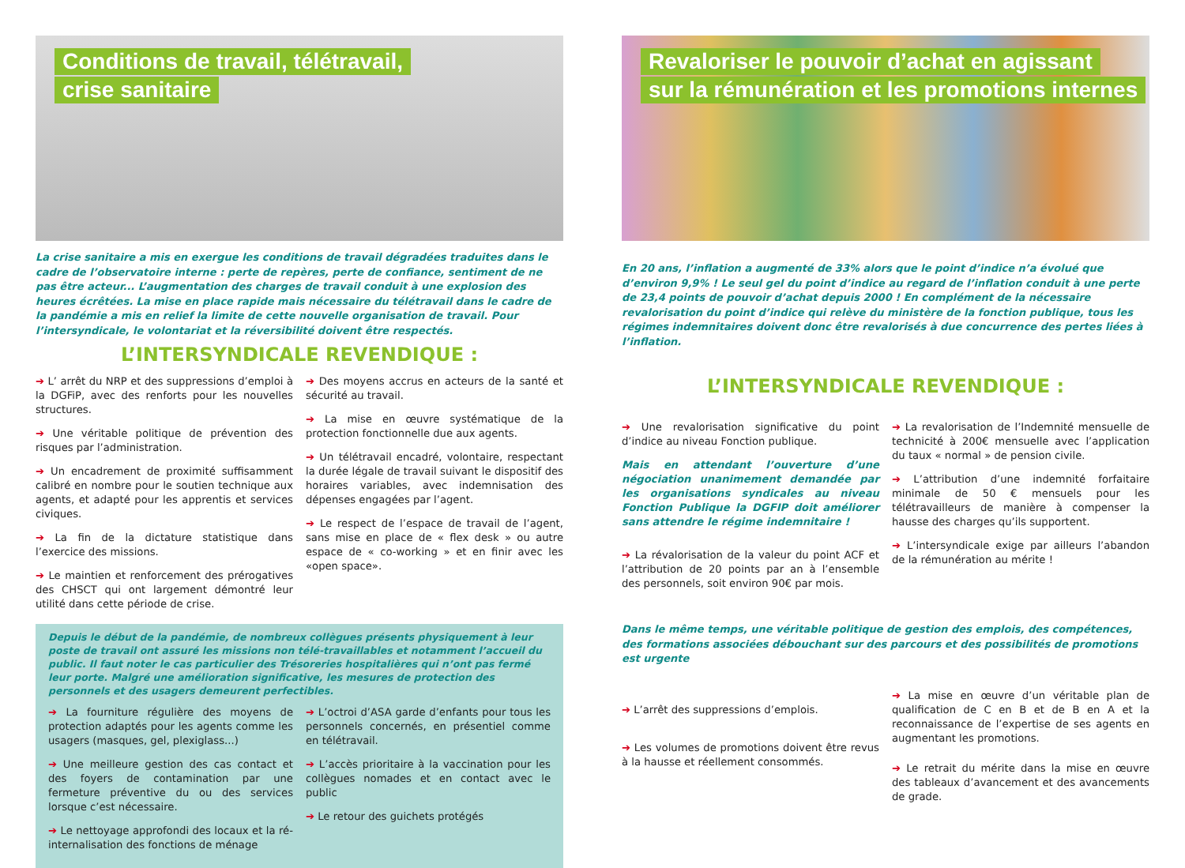Conditions de travail, télétravail,
crise sanitaire
La crise sanitaire a mis en exergue les conditions de travail dégradées traduites dans le cadre de l’observatoire interne : perte de repères, perte de confiance, sentiment de ne pas être acteur... L’augmentation des charges de travail conduit à une explosion des heures écrêtées. La mise en place rapide mais nécessaire du télétravail dans le cadre de la pandémie a mis en relief la limite de cette nouvelle organisation de travail. Pour l’intersyndicale, le volontariat et la réversibilité doivent être respectés.
L’INTERSYNDICALE REVENDIQUE :
➔ L’ arrêt du NRP et des suppressions d’emploi à la DGFiP, avec des renforts pour les nouvelles structures.
➔ Une véritable politique de prévention des risques par l’administration.
➔ Un encadrement de proximité suffisamment calibré en nombre pour le soutien technique aux agents, et adapté pour les apprentis et services civiques.
➔ La fin de la dictature statistique dans l’exercice des missions.
➔ Le maintien et renforcement des prérogatives des CHSCT qui ont largement démontré leur utilité dans cette période de crise.
➔ Des moyens accrus en acteurs de la santé et sécurité au travail.
➔ La mise en œuvre systématique de la protection fonctionnelle due aux agents.
➔ Un télétravail encadré, volontaire, respectant la durée légale de travail suivant le dispositif des horaires variables, avec indemnisation des dépenses engagées par l’agent.
➔ Le respect de l’espace de travail de l’agent, sans mise en place de « flex desk » ou autre espace de « co-working » et en finir avec les «open space».
Depuis le début de la pandémie, de nombreux collègues présents physiquement à leur poste de travail ont assuré les missions non télé-travaillables et notamment l’accueil du public. Il faut noter le cas particulier des Trésoreries hospitalières qui n’ont pas fermé leur porte. Malgré une amélioration significative, les mesures de protection des personnels et des usagers demeurent perfectibles.
➔ La fourniture régulière des moyens de protection adaptés pour les agents comme les usagers (masques, gel, plexiglass...)
➔ Une meilleure gestion des cas contact et des foyers de contamination par une fermeture préventive du ou des services lorsque c’est nécessaire.
➔ Le nettoyage approfondi des locaux et la ré-internalisation des fonctions de ménage
➔ L’octroi d’ASA garde d’enfants pour tous les personnels concernés, en présentiel comme en télétravail.
➔ L’accès prioritaire à la vaccination pour les collègues nomades et en contact avec le public
➔ Le retour des guichets protégés
Revaloriser le pouvoir d’achat en agissant
sur la rémunération et les promotions internes
En 20 ans, l’inflation a augmenté de 33% alors que le point d’indice n’a évolué que d’environ 9,9% ! Le seul gel du point d’indice au regard de l’inflation conduit à une perte de 23,4 points de pouvoir d’achat depuis 2000 ! En complément de la nécessaire revalorisation du point d’indice qui relève du ministère de la fonction publique, tous les régimes indemnitaires doivent donc être revalorisés à due concurrence des pertes liées à l’inflation.
L’INTERSYNDICALE REVENDIQUE :
➔ Une revalorisation significative du point d’indice au niveau Fonction publique.
Mais en attendant l’ouverture d’une négociation unanimement demandée par les organisations syndicales au niveau Fonction Publique la DGFIP doit améliorer sans attendre le régime indemnitaire !
➔ La révalorisation de la valeur du point ACF et l’attribution de 20 points par an à l’ensemble des personnels, soit environ 90€ par mois.
➔ La revalorisation de l’Indemnité mensuelle de technicité à 200€ mensuelle avec l’application du taux « normal » de pension civile.
➔ L’attribution d’une indemnité forfaitaire minimale de 50 € mensuels pour les télétravailleurs de manière à compenser la hausse des charges qu’ils supportent.
➔ L’intersyndicale exige par ailleurs l’abandon de la rémunération au mérite !
Dans le même temps, une véritable politique de gestion des emplois, des compétences, des formations associées débouchant sur des parcours et des possibilités de promotions est urgente
➔ L’arrêt des suppressions d’emplois.
➔ Les volumes de promotions doivent être revus à la hausse et réellement consommés.
➔ La mise en œuvre d’un véritable plan de qualification de C en B et de B en A et la reconnaissance de l’expertise de ses agents en augmentant les promotions.
➔ Le retrait du mérite dans la mise en œuvre des tableaux d’avancement et des avancements de grade.